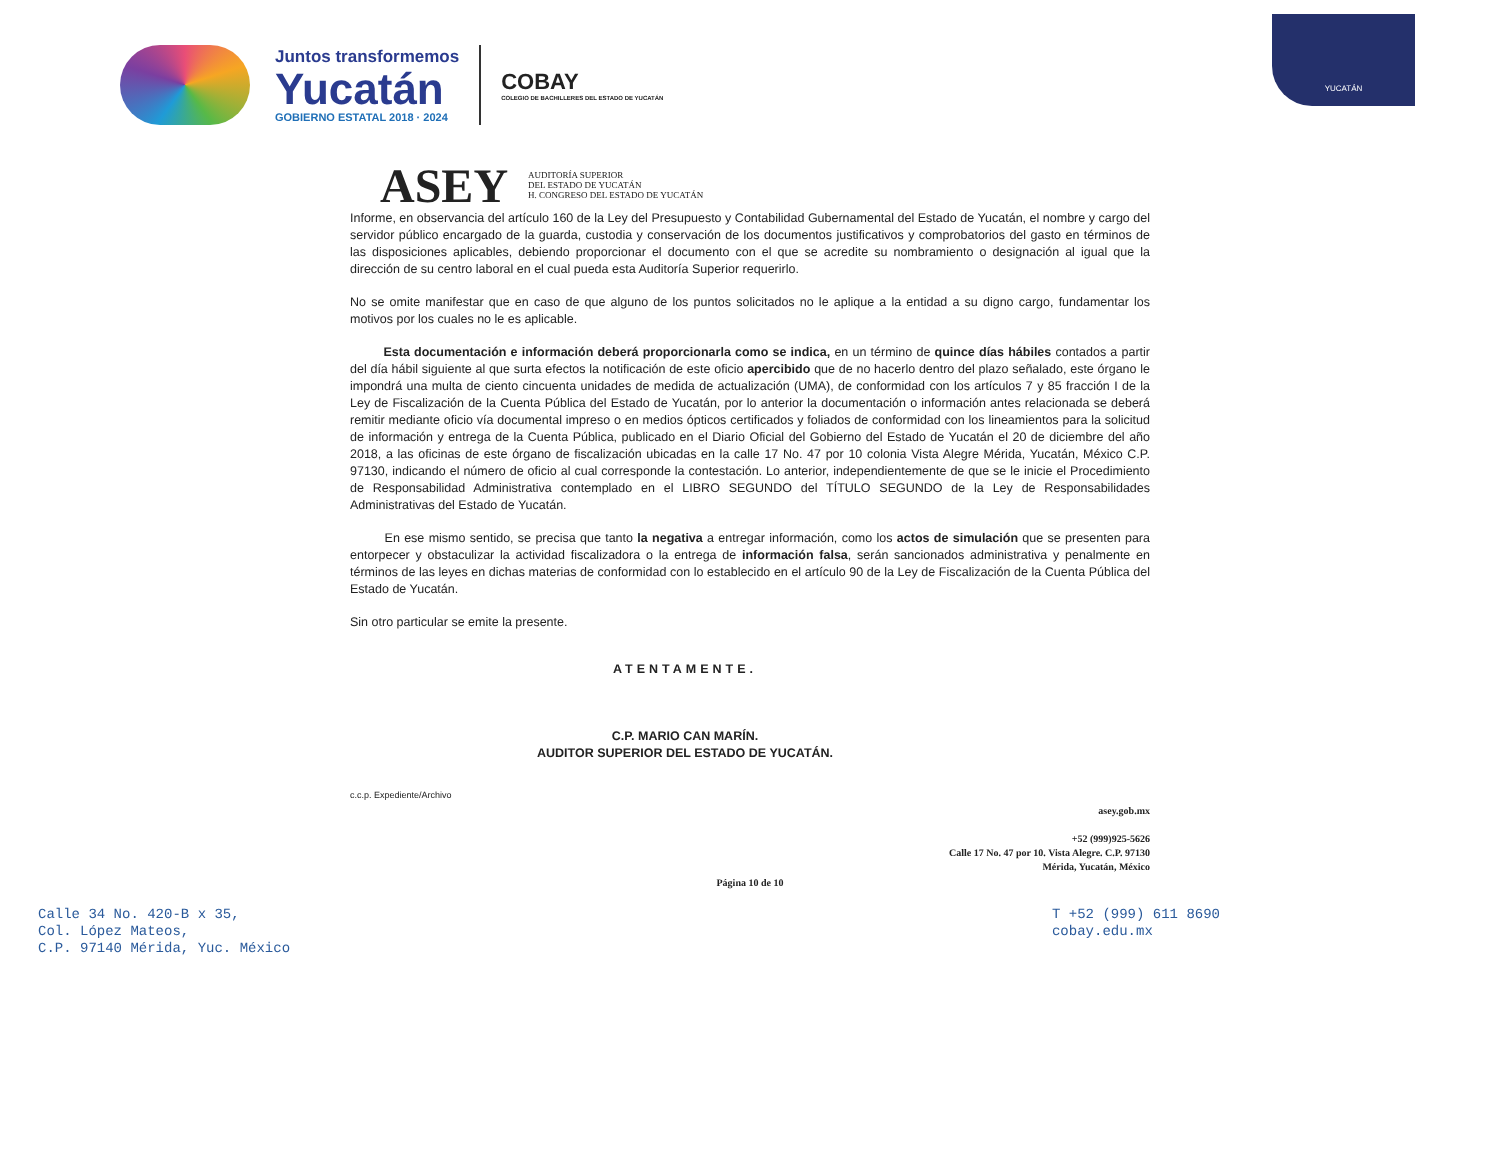Juntos transformemos
Yucatán
GOBIERNO ESTATAL 2018 · 2024
COBAY
COLEGIO DE BACHILLERES DEL ESTADO DE YUCATÁN
YUCATÁN
ASEY
AUDITORÍA SUPERIOR
DEL ESTADO DE YUCATÁN
H. CONGRESO DEL ESTADO DE YUCATÁN
Informe, en observancia del artículo 160 de la Ley del Presupuesto y Contabilidad Gubernamental del Estado de Yucatán, el nombre y cargo del servidor público encargado de la guarda, custodia y conservación de los documentos justificativos y comprobatorios del gasto en términos de las disposiciones aplicables, debiendo proporcionar el documento con el que se acredite su nombramiento o designación al igual que la dirección de su centro laboral en el cual pueda esta Auditoría Superior requerirlo.
No se omite manifestar que en caso de que alguno de los puntos solicitados no le aplique a la entidad a su digno cargo, fundamentar los motivos por los cuales no le es aplicable.
Esta documentación e información deberá proporcionarla como se indica, en un término de quince días hábiles contados a partir del día hábil siguiente al que surta efectos la notificación de este oficio apercibido que de no hacerlo dentro del plazo señalado, este órgano le impondrá una multa de ciento cincuenta unidades de medida de actualización (UMA), de conformidad con los artículos 7 y 85 fracción I de la Ley de Fiscalización de la Cuenta Pública del Estado de Yucatán, por lo anterior la documentación o información antes relacionada se deberá remitir mediante oficio vía documental impreso o en medios ópticos certificados y foliados de conformidad con los lineamientos para la solicitud de información y entrega de la Cuenta Pública, publicado en el Diario Oficial del Gobierno del Estado de Yucatán el 20 de diciembre del año 2018, a las oficinas de este órgano de fiscalización ubicadas en la calle 17 No. 47 por 10 colonia Vista Alegre Mérida, Yucatán, México C.P. 97130, indicando el número de oficio al cual corresponde la contestación. Lo anterior, independientemente de que se le inicie el Procedimiento de Responsabilidad Administrativa contemplado en el LIBRO SEGUNDO del TÍTULO SEGUNDO de la Ley de Responsabilidades Administrativas del Estado de Yucatán.
En ese mismo sentido, se precisa que tanto la negativa a entregar información, como los actos de simulación que se presenten para entorpecer y obstaculizar la actividad fiscalizadora o la entrega de información falsa, serán sancionados administrativa y penalmente en términos de las leyes en dichas materias de conformidad con lo establecido en el artículo 90 de la Ley de Fiscalización de la Cuenta Pública del Estado de Yucatán.
Sin otro particular se emite la presente.
ATENTAMENTE.
C.P. MARIO CAN MARÍN.
AUDITOR SUPERIOR DEL ESTADO DE YUCATÁN.
c.c.p. Expediente/Archivo
asey.gob.mx
+52 (999)925-5626
Calle 17 No. 47 por 10. Vista Alegre. C.P. 97130
Mérida, Yucatán, México
Página 10 de 10
Calle 34 No. 420-B x 35,
Col. López Mateos,
C.P. 97140 Mérida, Yuc. México
T +52 (999) 611 8690
cobay.edu.mx